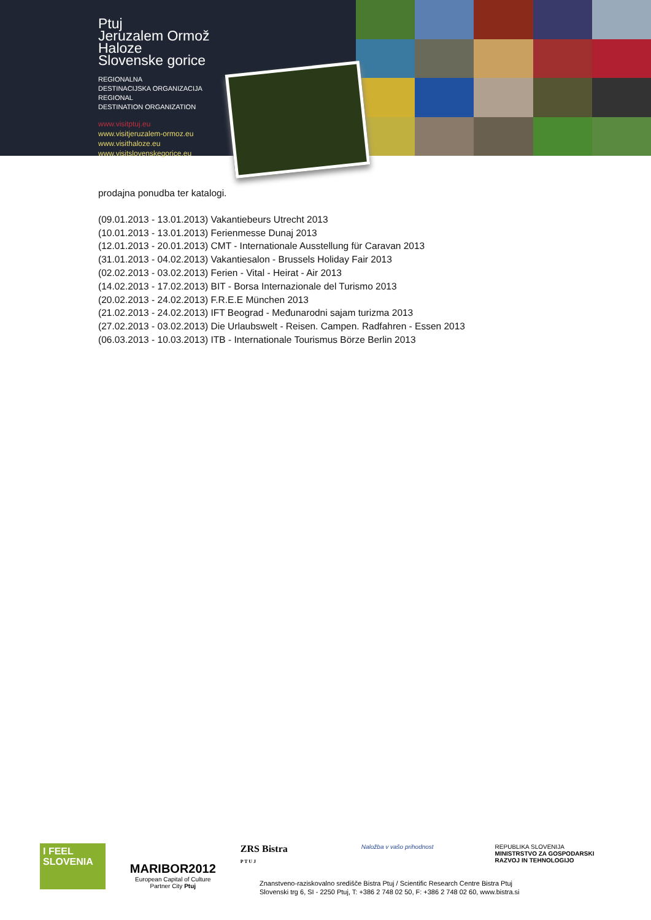Ptuj
Jeruzalem Ormož
Haloze
Slovenske gorice
REGIONALNA
DESTINACIJSKA ORGANIZACIJA
REGIONAL
DESTINATION ORGANIZATION
www.visitptuj.eu
www.visitjeruzalem-ormoz.eu
www.visithaloze.eu
www.visitslovenskegorice.eu
prodajna ponudba ter katalogi.
(09.01.2013 - 13.01.2013) Vakantiebeurs Utrecht 2013
(10.01.2013 - 13.01.2013) Ferienmesse Dunaj 2013
(12.01.2013 - 20.01.2013) CMT - Internationale Ausstellung für Caravan 2013
(31.01.2013 - 04.02.2013) Vakantiesalon - Brussels Holiday Fair 2013
(02.02.2013 - 03.02.2013) Ferien - Vital - Heirat - Air 2013
(14.02.2013 - 17.02.2013) BIT - Borsa Internazionale del Turismo 2013
(20.02.2013 - 24.02.2013) F.R.E.E München 2013
(21.02.2013 - 24.02.2013) IFT Beograd - Međunarodni sajam turizma 2013
(27.02.2013 - 03.02.2013) Die Urlaubswelt - Reisen. Campen. Radfahren - Essen 2013
(06.03.2013 - 10.03.2013) ITB - Internationale Tourismus Börze Berlin 2013
I FEEL
SLOVENIA
MARIBOR2012
European Capital of Culture
Partner City Ptuj
ZRS Bistra
P T U J
Naložba v vašo prihodnost REPUBLIKA SLOVENIJA
MINISTRSTVO ZA GOSPODARSKI
RAZVOJ IN TEHNOLOGIJO
Znanstveno-raziskovalno središče Bistra Ptuj / Scientific Research Centre Bistra Ptuj
Slovenski trg 6, SI - 2250 Ptuj, T: +386 2 748 02 50, F: +386 2 748 02 60, www.bistra.si